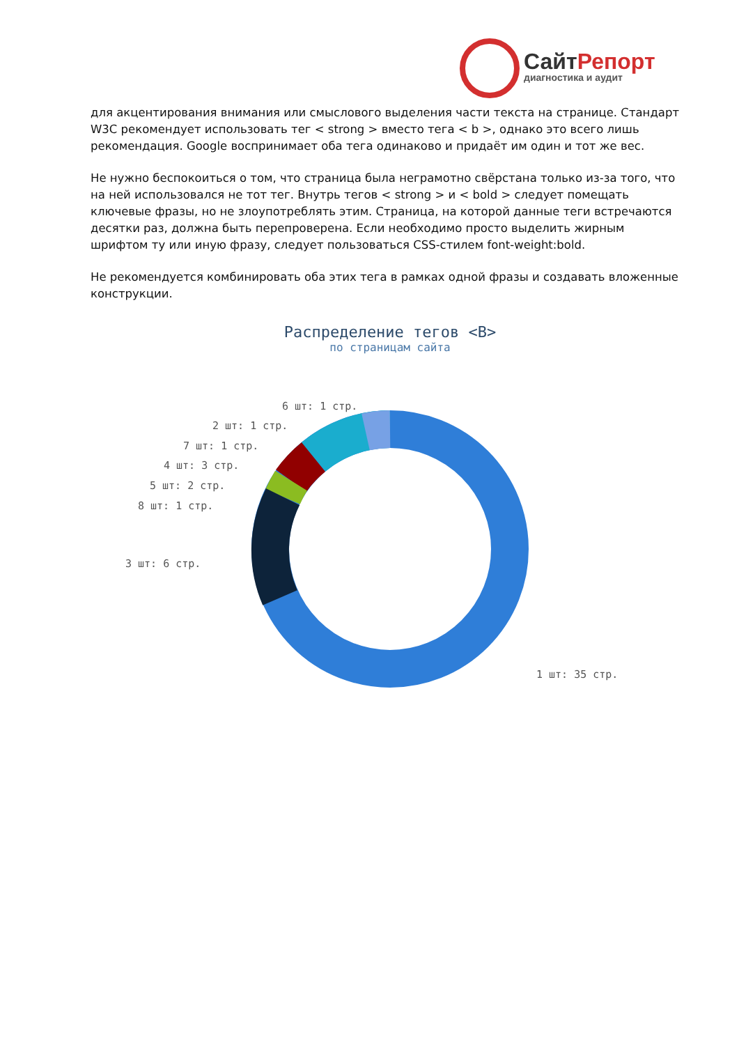СайтРепорт
диагностика и аудит
для акцентирования внимания или смыслового выделения части текста на странице. Стандарт W3C рекомендует использовать тег < strong > вместо тега < b >, однако это всего лишь рекомендация. Google воспринимает оба тега одинаково и придаёт им один и тот же вес.
Не нужно беспокоиться о том, что страница была неграмотно свёрстана только из-за того, что на ней использовался не тот тег. Внутрь тегов < strong > и < bold > следует помещать ключевые фразы, но не злоупотреблять этим. Страница, на которой данные теги встречаются десятки раз, должна быть перепроверена. Если необходимо просто выделить жирным шрифтом ту или иную фразу, следует пользоваться CSS-стилем font-weight:bold.
Не рекомендуется комбинировать оба этих тега в рамках одной фразы и создавать вложенные конструкции.
Распределение тегов <B>
по страницам сайта
6 шт: 1 стр.
2 шт: 1 стр.
7 шт: 1 стр.
4 шт: 3 стр.
5 шт: 2 стр.
8 шт: 1 стр.
3 шт: 6 стр.
1 шт: 35 стр.